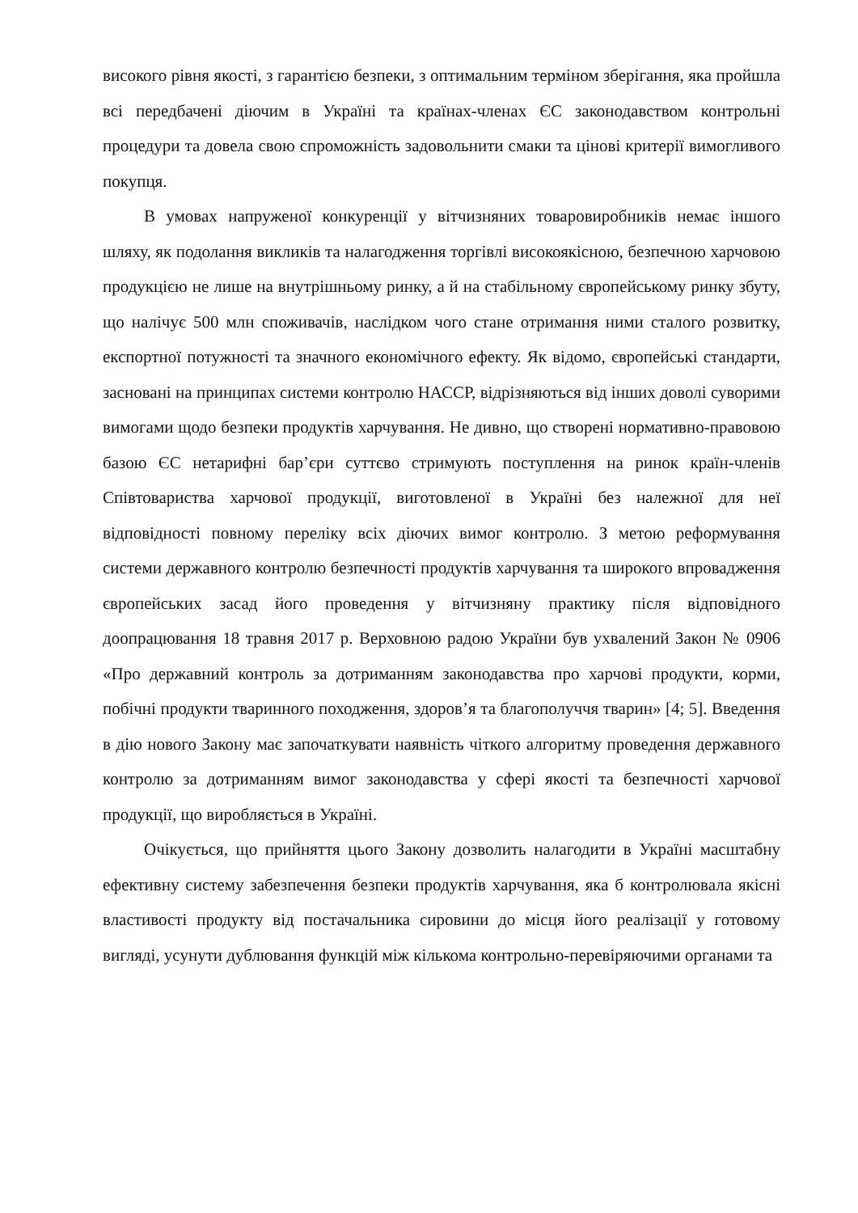високого рівня якості, з гарантією безпеки, з оптимальним терміном зберігання, яка пройшла всі передбачені діючим в Україні та країнах-членах ЄС законодавством контрольні процедури та довела свою спроможність задовольнити смаки та цінові критерії вимогливого покупця.
В умовах напруженої конкуренції у вітчизняних товаровиробників немає іншого шляху, як подолання викликів та налагодження торгівлі високоякісною, безпечною харчовою продукцією не лише на внутрішньому ринку, а й на стабільному європейському ринку збуту, що налічує 500 млн споживачів, наслідком чого стане отримання ними сталого розвитку, експортної потужності та значного економічного ефекту. Як відомо, європейські стандарти, засновані на принципах системи контролю НАССР, відрізняються від інших доволі суворими вимогами щодо безпеки продуктів харчування. Не дивно, що створені нормативно-правовою базою ЄС нетарифні бар’єри суттєво стримують поступлення на ринок країн-членів Співтовариства харчової продукції, виготовленої в Україні без належної для неї відповідності повному переліку всіх діючих вимог контролю. З метою реформування системи державного контролю безпечності продуктів харчування та широкого впровадження європейських засад його проведення у вітчизняну практику після відповідного доопрацювання 18 травня 2017 р. Верховною радою України був ухвалений Закон № 0906 «Про державний контроль за дотриманням законодавства про харчові продукти, корми, побічні продукти тваринного походження, здоров’я та благополуччя тварин» [4; 5]. Введення в дію нового Закону має започаткувати наявність чіткого алгоритму проведення державного контролю за дотриманням вимог законодавства у сфері якості та безпечності харчової продукції, що виробляється в Україні.
Очікується, що прийняття цього Закону дозволить налагодити в Україні масштабну ефективну систему забезпечення безпеки продуктів харчування, яка б контролювала якісні властивості продукту від постачальника сировини до місця його реалізації у готовому вигляді, усунути дублювання функцій між кількома контрольно-перевіряючими органами та